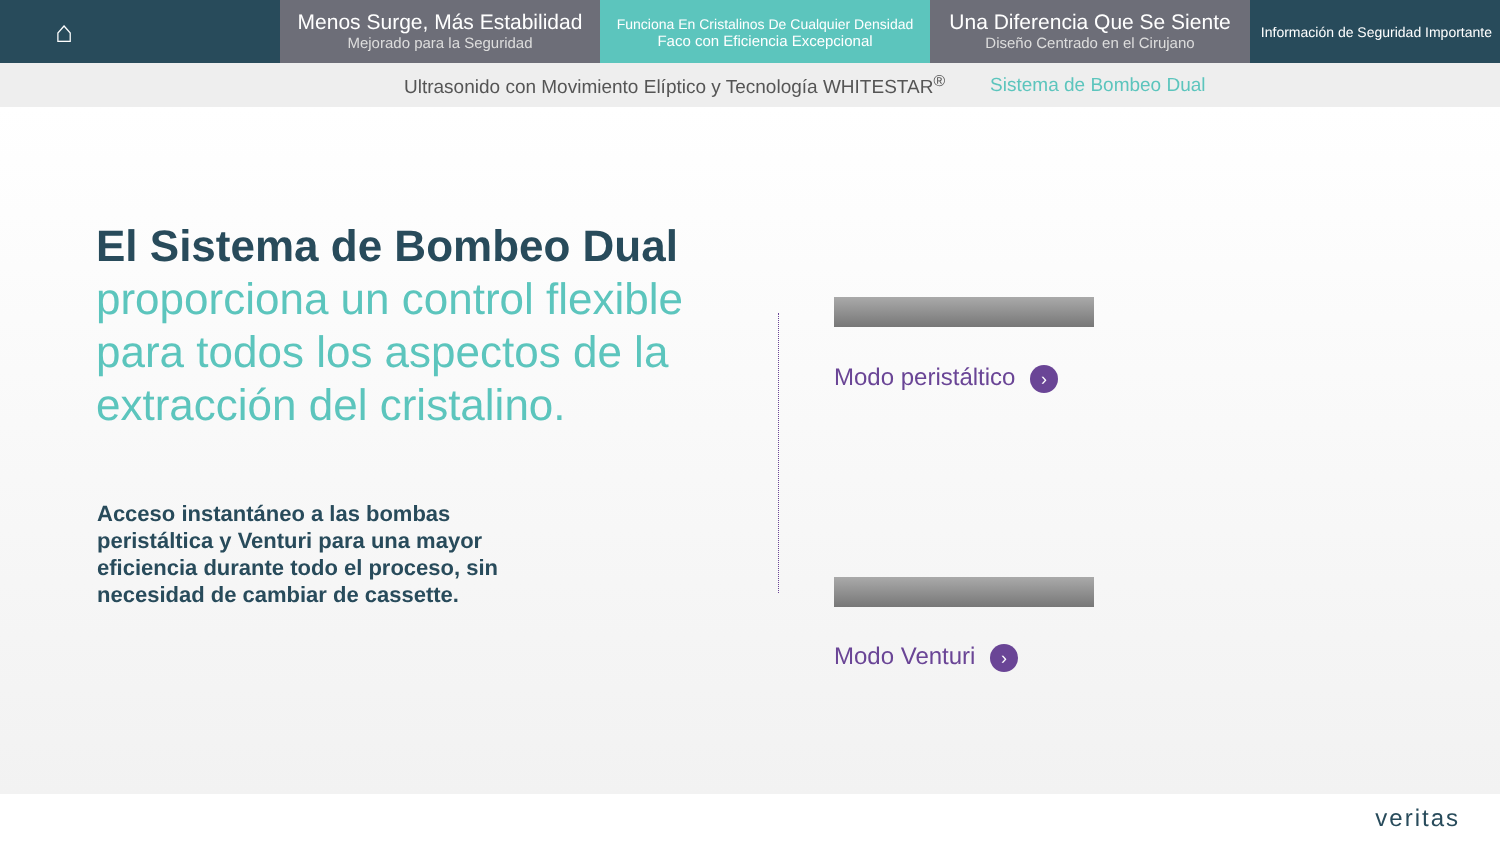⌂
Menos Surge, Más Estabilidad
Mejorado para la Seguridad
Funciona En Cristalinos De Cualquier Densidad
Faco con Eficiencia Excepcional
Una Diferencia Que Se Siente
Diseño Centrado en el Cirujano
Información de Seguridad Importante
Ultrasonido con Movimiento Elíptico y Tecnología WHITESTAR<sup>®</sup> Sistema de Bombeo Dual
El Sistema de Bombeo Dual proporciona un control flexible para todos los aspectos de la extracción del cristalino.
Acceso instantáneo a las bombas peristáltica y Venturi para una mayor eficiencia durante todo el proceso, sin necesidad de cambiar de cassette.
Modo peristáltico ›
Modo Venturi ›
veritas